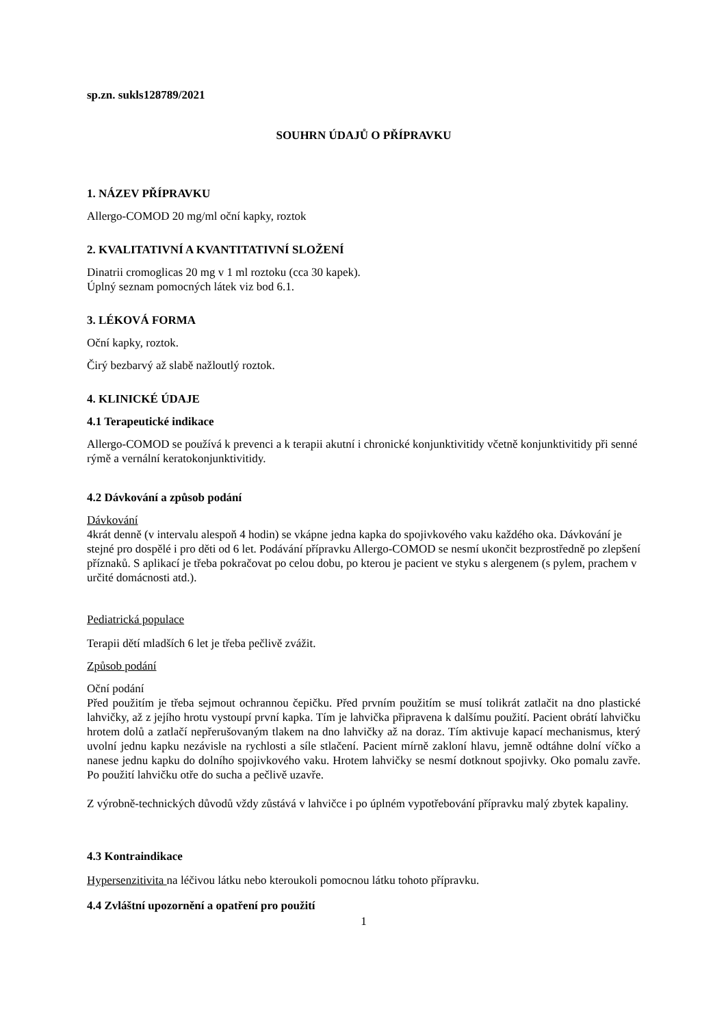sp.zn. sukls128789/2021
SOUHRN ÚDAJŮ O PŘÍPRAVKU
1. NÁZEV PŘÍPRAVKU
Allergo-COMOD 20 mg/ml oční kapky, roztok
2. KVALITATIVNÍ A KVANTITATIVNÍ SLOŽENÍ
Dinatrii cromoglicas 20 mg v 1 ml roztoku (cca 30 kapek).
Úplný seznam pomocných látek viz bod 6.1.
3. LÉKOVÁ FORMA
Oční kapky, roztok.
Čirý bezbarvý až slabě nažloutlý roztok.
4. KLINICKÉ ÚDAJE
4.1 Terapeutické indikace
Allergo-COMOD se používá k prevenci a k terapii akutní i chronické konjunktivitidy včetně konjunktivitidy při senné rýmě a vernální keratokonjunktivitidy.
4.2 Dávkování a způsob podání
Dávkování
4krát denně (v intervalu alespoň 4 hodin) se vkápne jedna kapka do spojivkového vaku každého oka. Dávkování je stejné pro dospělé i pro děti od 6 let. Podávání přípravku Allergo-COMOD se nesmí ukončit bezprostředně po zlepšení příznaků. S aplikací je třeba pokračovat po celou dobu, po kterou je pacient ve styku s alergenem (s pylem, prachem v určité domácnosti atd.).
Pediatrická populace
Terapii dětí mladších 6 let je třeba pečlivě zvážit.
Způsob podání
Oční podání
Před použitím je třeba sejmout ochrannou čepičku. Před prvním použitím se musí tolikrát zatlačit na dno plastické lahvičky, až z jejího hrotu vystoupí první kapka. Tím je lahvička připravena k dalšímu použití. Pacient obrátí lahvičku hrotem dolů a zatlačí nepřerušovaným tlakem na dno lahvičky až na doraz. Tím aktivuje kapací mechanismus, který uvolní jednu kapku nezávisle na rychlosti a síle stlačení. Pacient mírně zakloní hlavu, jemně odtáhne dolní víčko a nanese jednu kapku do dolního spojivkového vaku. Hrotem lahvičky se nesmí dotknout spojivky. Oko pomalu zavře. Po použití lahvičku otře do sucha a pečlivě uzavře.
Z výrobně-technických důvodů vždy zůstává v lahvičce i po úplném vypotřebování přípravku malý zbytek kapaliny.
4.3 Kontraindikace
Hypersenzitivita na léčivou látku nebo kteroukoli pomocnou látku tohoto přípravku.
4.4 Zvláštní upozornění a opatření pro použití
1